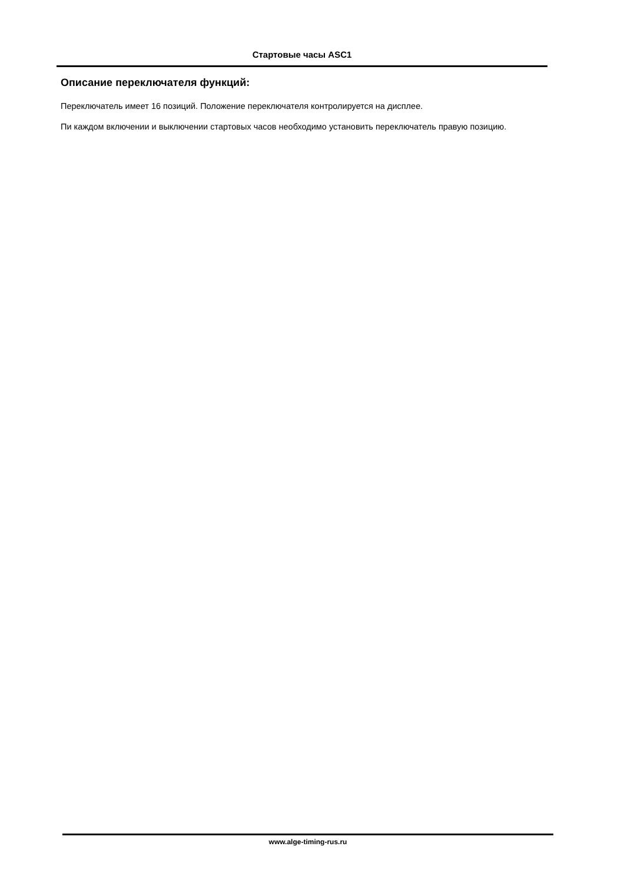Стартовые часы ASC1
Описание переключателя функций:
Переключатель имеет 16 позиций. Положение переключателя контролируется на дисплее.
Пи каждом включении и выключении стартовых часов необходимо установить переключатель правую позицию.
www.alge-timing-rus.ru